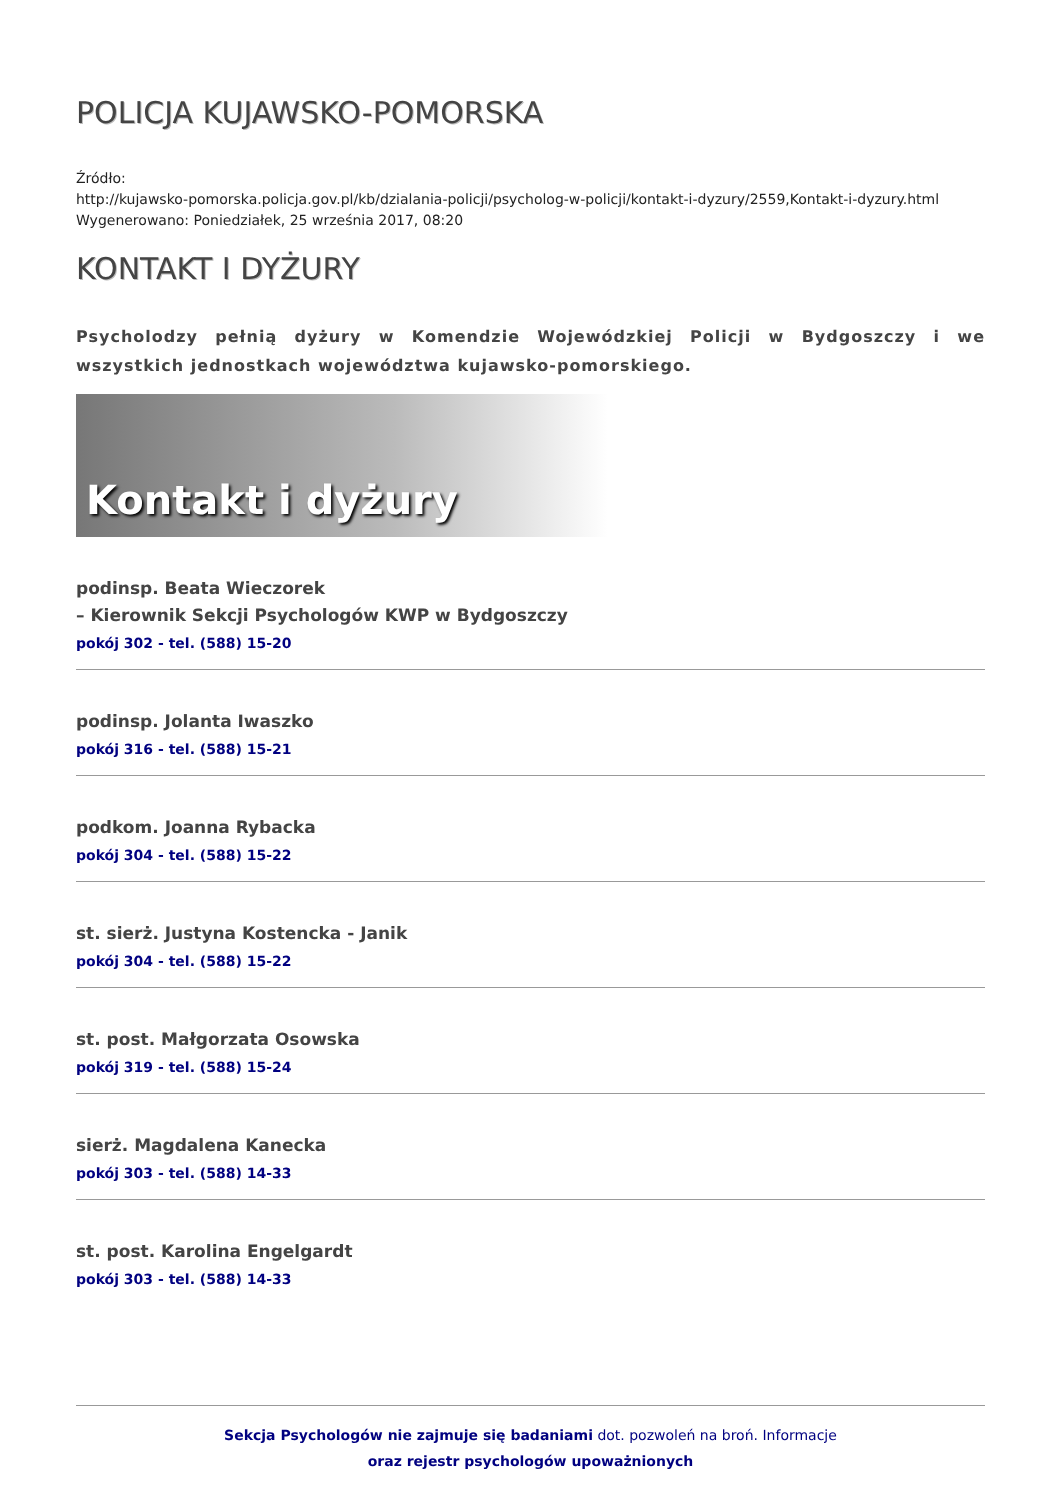POLICJA KUJAWSKO-POMORSKA
Źródło:
http://kujawsko-pomorska.policja.gov.pl/kb/dzialania-policji/psycholog-w-policji/kontakt-i-dyzury/2559,Kontakt-i-dyzury.html
Wygenerowano: Poniedziałek, 25 września 2017, 08:20
KONTAKT I DYŻURY
Psycholodzy pełnią dyżury w Komendzie Wojewódzkiej Policji w Bydgoszczy i we wszystkich jednostkach województwa kujawsko-pomorskiego.
Kontakt i dyżury
podinsp. Beata Wieczorek
– Kierownik Sekcji Psychologów KWP w Bydgoszczy
pokój 302 - tel. (588) 15-20
podinsp. Jolanta Iwaszko
pokój 316 - tel. (588) 15-21
podkom. Joanna Rybacka
pokój 304 - tel. (588) 15-22
st. sierż. Justyna Kostencka - Janik
pokój 304 - tel. (588) 15-22
st. post. Małgorzata Osowska
pokój 319 - tel. (588) 15-24
sierż. Magdalena Kanecka
pokój 303 - tel. (588) 14-33
st. post. Karolina Engelgardt
pokój 303 - tel. (588) 14-33
Sekcja Psychologów nie zajmuje się badaniami dot. pozwoleń na broń. Informacje
oraz rejestr psychologów upoważnionych